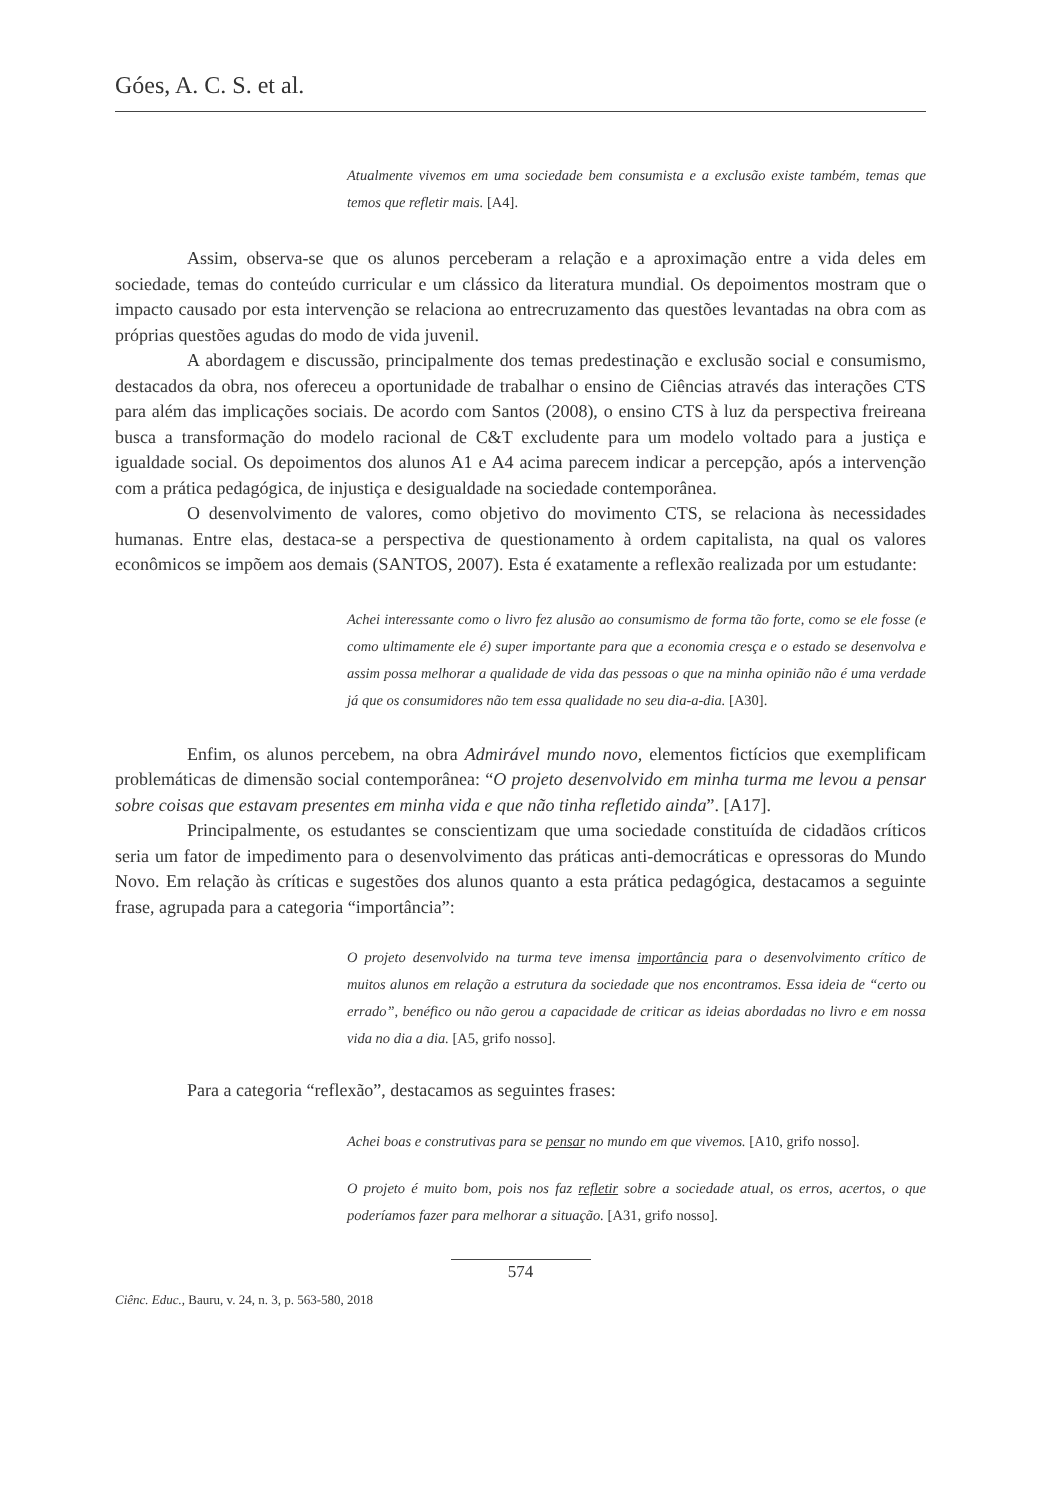Góes, A. C. S. et al.
Atualmente vivemos em uma sociedade bem consumista e a exclusão existe também, temas que temos que refletir mais. [A4].
Assim, observa-se que os alunos perceberam a relação e a aproximação entre a vida deles em sociedade, temas do conteúdo curricular e um clássico da literatura mundial. Os depoimentos mostram que o impacto causado por esta intervenção se relaciona ao entrecruzamento das questões levantadas na obra com as próprias questões agudas do modo de vida juvenil.
A abordagem e discussão, principalmente dos temas predestinação e exclusão social e consumismo, destacados da obra, nos ofereceu a oportunidade de trabalhar o ensino de Ciências através das interações CTS para além das implicações sociais. De acordo com Santos (2008), o ensino CTS à luz da perspectiva freireana busca a transformação do modelo racional de C&T excludente para um modelo voltado para a justiça e igualdade social. Os depoimentos dos alunos A1 e A4 acima parecem indicar a percepção, após a intervenção com a prática pedagógica, de injustiça e desigualdade na sociedade contemporânea.
O desenvolvimento de valores, como objetivo do movimento CTS, se relaciona às necessidades humanas. Entre elas, destaca-se a perspectiva de questionamento à ordem capitalista, na qual os valores econômicos se impõem aos demais (SANTOS, 2007). Esta é exatamente a reflexão realizada por um estudante:
Achei interessante como o livro fez alusão ao consumismo de forma tão forte, como se ele fosse (e como ultimamente ele é) super importante para que a economia cresça e o estado se desenvolva e assim possa melhorar a qualidade de vida das pessoas o que na minha opinião não é uma verdade já que os consumidores não tem essa qualidade no seu dia-a-dia. [A30].
Enfim, os alunos percebem, na obra Admirável mundo novo, elementos fictícios que exemplificam problemáticas de dimensão social contemporânea: “O projeto desenvolvido em minha turma me levou a pensar sobre coisas que estavam presentes em minha vida e que não tinha refletido ainda”. [A17].
Principalmente, os estudantes se conscientizam que uma sociedade constituída de cidadãos críticos seria um fator de impedimento para o desenvolvimento das práticas anti-democráticas e opressoras do Mundo Novo. Em relação às críticas e sugestões dos alunos quanto a esta prática pedagógica, destacamos a seguinte frase, agrupada para a categoria “importância”:
O projeto desenvolvido na turma teve imensa importância para o desenvolvimento crítico de muitos alunos em relação a estrutura da sociedade que nos encontramos. Essa ideia de “certo ou errado”, benéfico ou não gerou a capacidade de criticar as ideias abordadas no livro e em nossa vida no dia a dia. [A5, grifo nosso].
Para a categoria “reflexão”, destacamos as seguintes frases:
Achei boas e construtivas para se pensar no mundo em que vivemos. [A10, grifo nosso].
O projeto é muito bom, pois nos faz refletir sobre a sociedade atual, os erros, acertos, o que poderíamos fazer para melhorar a situação. [A31, grifo nosso].
574
Ciênc. Educ., Bauru, v. 24, n. 3, p. 563-580, 2018